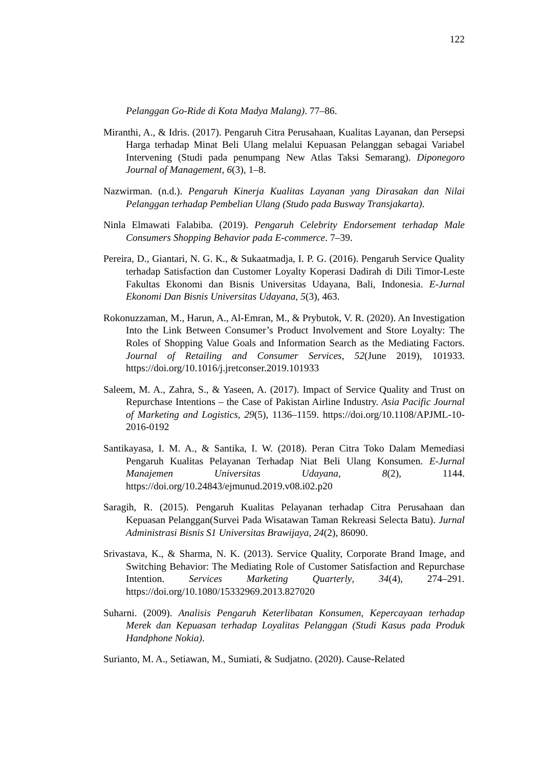122
Pelanggan Go-Ride di Kota Madya Malang). 77–86.
Miranthi, A., & Idris. (2017). Pengaruh Citra Perusahaan, Kualitas Layanan, dan Persepsi Harga terhadap Minat Beli Ulang melalui Kepuasan Pelanggan sebagai Variabel Intervening (Studi pada penumpang New Atlas Taksi Semarang). Diponegoro Journal of Management, 6(3), 1–8.
Nazwirman. (n.d.). Pengaruh Kinerja Kualitas Layanan yang Dirasakan dan Nilai Pelanggan terhadap Pembelian Ulang (Studo pada Busway Transjakarta).
Ninla Elmawati Falabiba. (2019). Pengaruh Celebrity Endorsement terhadap Male Consumers Shopping Behavior pada E-commerce. 7–39.
Pereira, D., Giantari, N. G. K., & Sukaatmadja, I. P. G. (2016). Pengaruh Service Quality terhadap Satisfaction dan Customer Loyalty Koperasi Dadirah di Dili Timor-Leste Fakultas Ekonomi dan Bisnis Universitas Udayana, Bali, Indonesia. E-Jurnal Ekonomi Dan Bisnis Universitas Udayana, 5(3), 463.
Rokonuzzaman, M., Harun, A., Al-Emran, M., & Prybutok, V. R. (2020). An Investigation Into the Link Between Consumer’s Product Involvement and Store Loyalty: The Roles of Shopping Value Goals and Information Search as the Mediating Factors. Journal of Retailing and Consumer Services, 52(June 2019), 101933. https://doi.org/10.1016/j.jretconser.2019.101933
Saleem, M. A., Zahra, S., & Yaseen, A. (2017). Impact of Service Quality and Trust on Repurchase Intentions – the Case of Pakistan Airline Industry. Asia Pacific Journal of Marketing and Logistics, 29(5), 1136–1159. https://doi.org/10.1108/APJML-10-2016-0192
Santikayasa, I. M. A., & Santika, I. W. (2018). Peran Citra Toko Dalam Memediasi Pengaruh Kualitas Pelayanan Terhadap Niat Beli Ulang Konsumen. E-Jurnal Manajemen Universitas Udayana, 8(2), 1144. https://doi.org/10.24843/ejmunud.2019.v08.i02.p20
Saragih, R. (2015). Pengaruh Kualitas Pelayanan terhadap Citra Perusahaan dan Kepuasan Pelanggan(Survei Pada Wisatawan Taman Rekreasi Selecta Batu). Jurnal Administrasi Bisnis S1 Universitas Brawijaya, 24(2), 86090.
Srivastava, K., & Sharma, N. K. (2013). Service Quality, Corporate Brand Image, and Switching Behavior: The Mediating Role of Customer Satisfaction and Repurchase Intention. Services Marketing Quarterly, 34(4), 274–291. https://doi.org/10.1080/15332969.2013.827020
Suharni. (2009). Analisis Pengaruh Keterlibatan Konsumen, Kepercayaan terhadap Merek dan Kepuasan terhadap Loyalitas Pelanggan (Studi Kasus pada Produk Handphone Nokia).
Surianto, M. A., Setiawan, M., Sumiati, & Sudjatno. (2020). Cause-Related